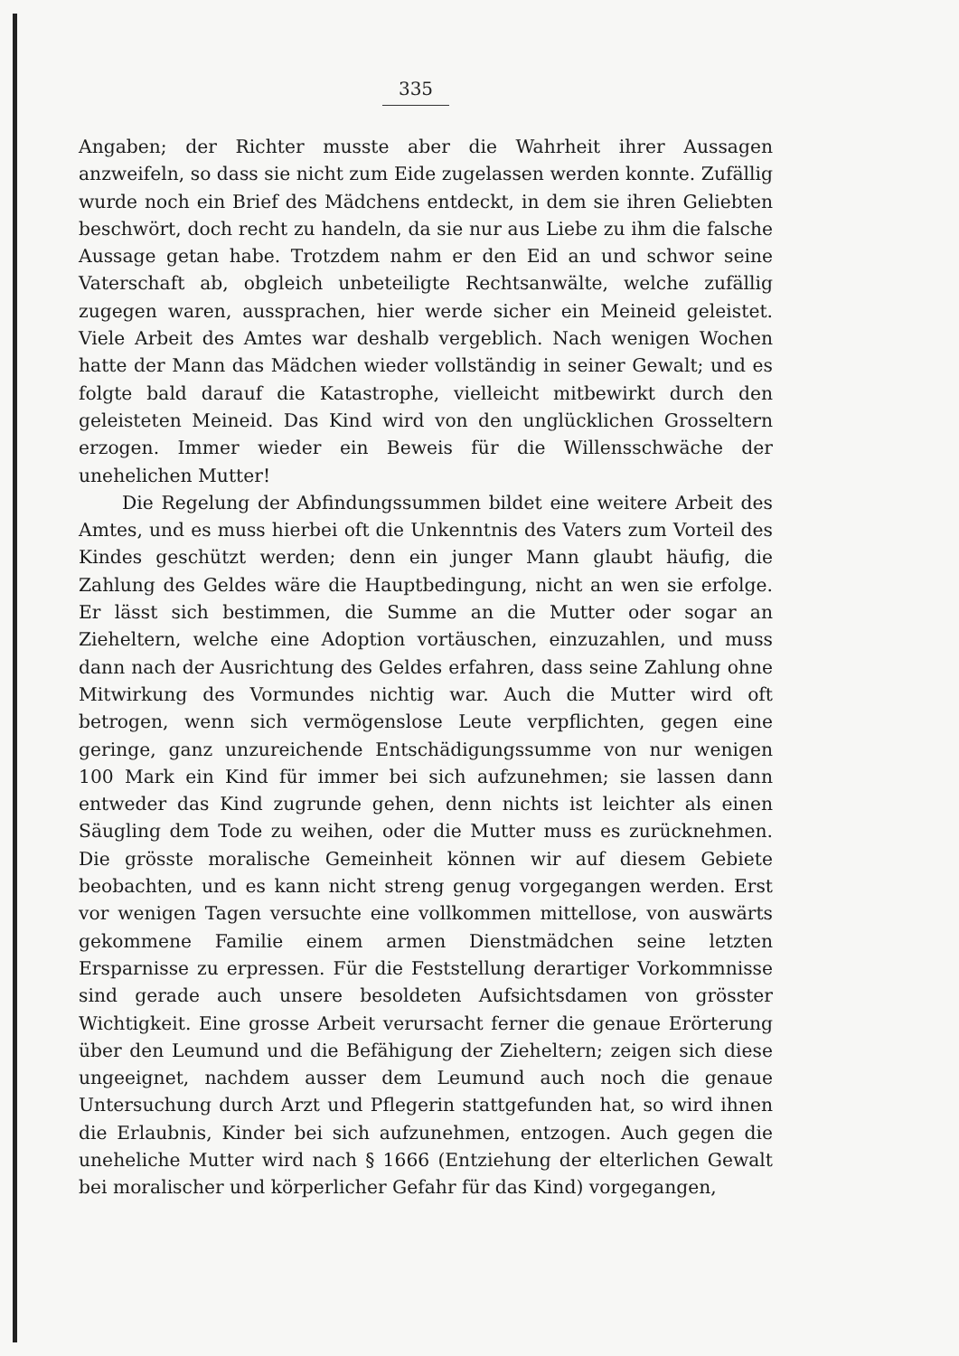335
Angaben; der Richter musste aber die Wahrheit ihrer Aussagen anzweifeln, so dass sie nicht zum Eide zugelassen werden konnte. Zufällig wurde noch ein Brief des Mädchens entdeckt, in dem sie ihren Geliebten beschwört, doch recht zu handeln, da sie nur aus Liebe zu ihm die falsche Aussage getan habe. Trotzdem nahm er den Eid an und schwor seine Vaterschaft ab, obgleich unbeteiligte Rechtsanwälte, welche zufällig zugegen waren, aussprachen, hier werde sicher ein Meineid geleistet. Viele Arbeit des Amtes war deshalb vergeblich. Nach wenigen Wochen hatte der Mann das Mädchen wieder vollständig in seiner Gewalt; und es folgte bald darauf die Katastrophe, vielleicht mitbewirkt durch den geleisteten Meineid. Das Kind wird von den unglücklichen Grosseltern erzogen. Immer wieder ein Beweis für die Willensschwäche der unehelichen Mutter!
Die Regelung der Abfindungssummen bildet eine weitere Arbeit des Amtes, und es muss hierbei oft die Unkenntnis des Vaters zum Vorteil des Kindes geschützt werden; denn ein junger Mann glaubt häufig, die Zahlung des Geldes wäre die Hauptbedingung, nicht an wen sie erfolge. Er lässt sich bestimmen, die Summe an die Mutter oder sogar an Zieheltern, welche eine Adoption vortäuschen, einzuzahlen, und muss dann nach der Ausrichtung des Geldes erfahren, dass seine Zahlung ohne Mitwirkung des Vormundes nichtig war. Auch die Mutter wird oft betrogen, wenn sich vermögenslose Leute verpflichten, gegen eine geringe, ganz unzureichende Entschädigungssumme von nur wenigen 100 Mark ein Kind für immer bei sich aufzunehmen; sie lassen dann entweder das Kind zugrunde gehen, denn nichts ist leichter als einen Säugling dem Tode zu weihen, oder die Mutter muss es zurücknehmen. Die grösste moralische Gemeinheit können wir auf diesem Gebiete beobachten, und es kann nicht streng genug vorgegangen werden. Erst vor wenigen Tagen versuchte eine vollkommen mittellose, von auswärts gekommene Familie einem armen Dienstmädchen seine letzten Ersparnisse zu erpressen. Für die Feststellung derartiger Vorkommnisse sind gerade auch unsere besoldeten Aufsichtsdamen von grösster Wichtigkeit. Eine grosse Arbeit verursacht ferner die genaue Erörterung über den Leumund und die Befähigung der Zieheltern; zeigen sich diese ungeeignet, nachdem ausser dem Leumund auch noch die genaue Untersuchung durch Arzt und Pflegerin stattgefunden hat, so wird ihnen die Erlaubnis, Kinder bei sich aufzunehmen, entzogen. Auch gegen die uneheliche Mutter wird nach § 1666 (Entziehung der elterlichen Gewalt bei moralischer und körperlicher Gefahr für das Kind) vorgegangen,